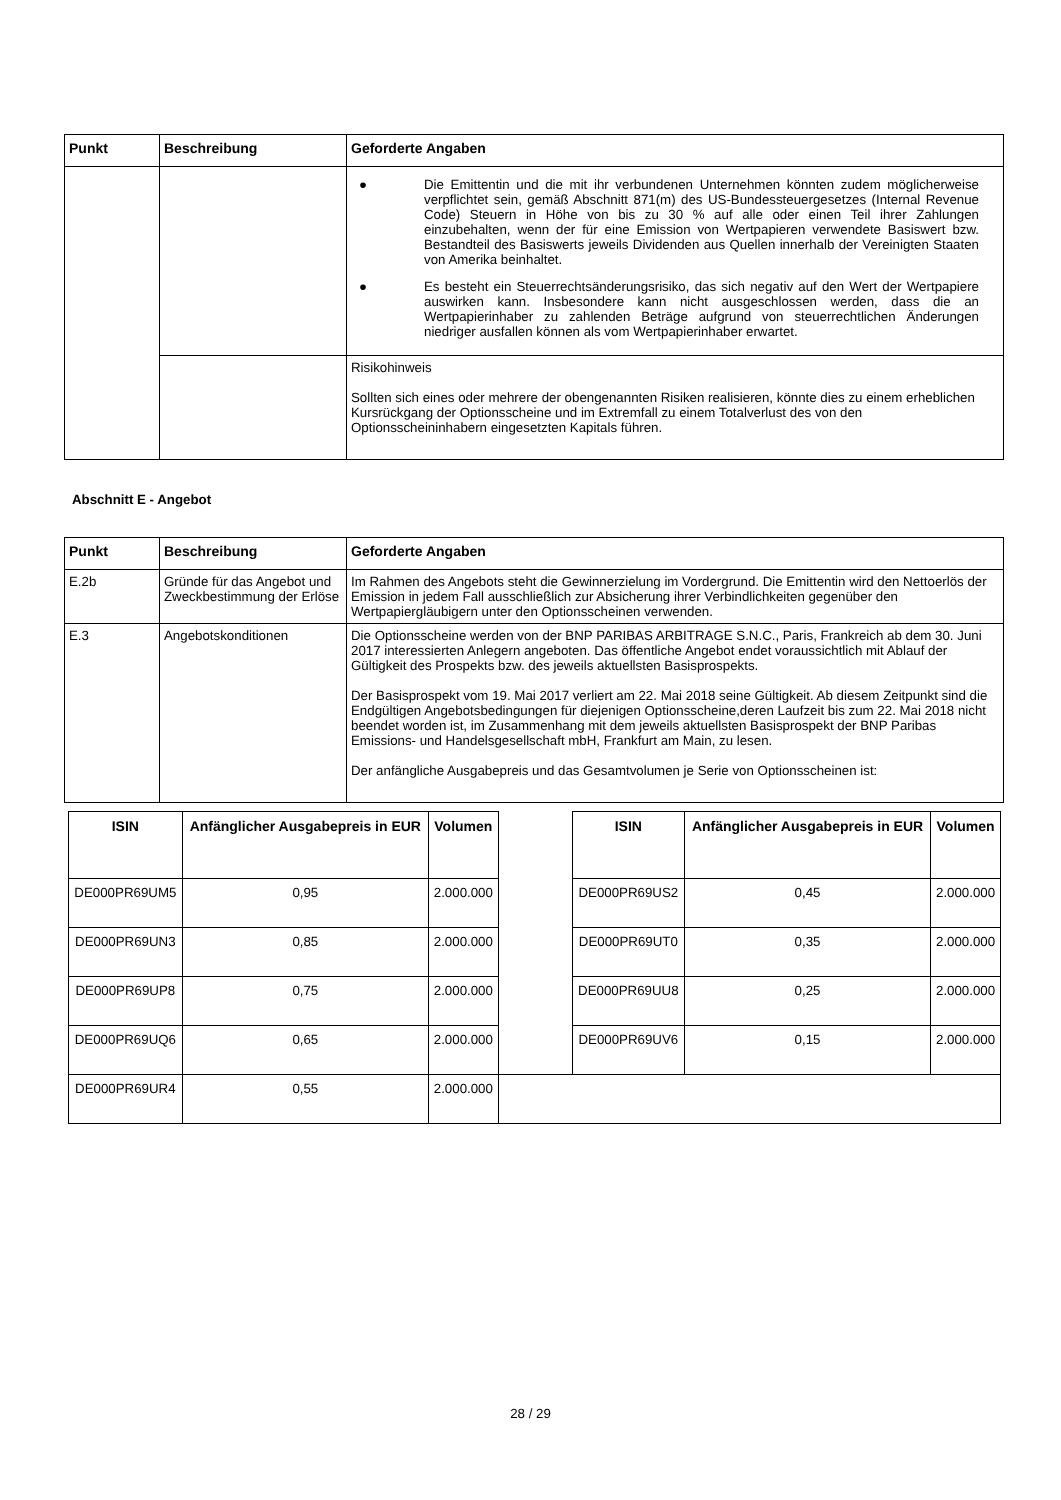| Punkt | Beschreibung | Geforderte Angaben |
| --- | --- | --- |
| | | ● Die Emittentin und die mit ihr verbundenen Unternehmen könnten zudem möglicherweise verpflichtet sein, gemäß Abschnitt 871(m) des US-Bundessteuergesetzes (Internal Revenue Code) Steuern in Höhe von bis zu 30 % auf alle oder einen Teil ihrer Zahlungen einzubehalten, wenn der für eine Emission von Wertpapieren verwendete Basiswert bzw. Bestandteil des Basiswerts jeweils Dividenden aus Quellen innerhalb der Vereinigten Staaten von Amerika beinhaltet. ● Es besteht ein Steuerrechtsänderungsrisiko, das sich negativ auf den Wert der Wertpapiere auswirken kann. Insbesondere kann nicht ausgeschlossen werden, dass die an Wertpapierinhaber zu zahlenden Beträge aufgrund von steuerrechtlichen Änderungen niedriger ausfallen können als vom Wertpapierinhaber erwartet. |
| | | Risikohinweis Sollten sich eines oder mehrere der obengenannten Risiken realisieren, könnte dies zu einem erheblichen Kursrückgang der Optionsscheine und im Extremfall zu einem Totalverlust des von den Optionsscheininhabern eingesetzten Kapitals führen. |
Abschnitt E - Angebot
| Punkt | Beschreibung | Geforderte Angaben |
| --- | --- | --- |
| E.2b | Gründe für das Angebot und Zweckbestimmung der Erlöse | Im Rahmen des Angebots steht die Gewinnerzielung im Vordergrund. Die Emittentin wird den Nettoerlös der Emission in jedem Fall ausschließlich zur Absicherung ihrer Verbindlichkeiten gegenüber den Wertpapiergläubigern unter den Optionsscheinen verwenden. |
| E.3 | Angebotskonditionen | Die Optionsscheine werden von der BNP PARIBAS ARBITRAGE S.N.C., Paris, Frankreich ab dem 30. Juni 2017 interessierten Anlegern angeboten. Das öffentliche Angebot endet voraussichtlich mit Ablauf der Gültigkeit des Prospekts bzw. des jeweils aktuellsten Basisprospekts. Der Basisprospekt vom 19. Mai 2017 verliert am 22. Mai 2018 seine Gültigkeit. Ab diesem Zeitpunkt sind die Endgültigen Angebotsbedingungen für diejenigen Optionsscheine,deren Laufzeit bis zum 22. Mai 2018 nicht beendet worden ist, im Zusammenhang mit dem jeweils aktuellsten Basisprospekt der BNP Paribas Emissions- und Handelsgesellschaft mbH, Frankfurt am Main, zu lesen. Der anfängliche Ausgabepreis und das Gesamtvolumen je Serie von Optionsscheinen ist: |
| ISIN | Anfänglicher Ausgabepreis in EUR | Volumen | | ISIN | Anfänglicher Ausgabepreis in EUR | Volumen |
| DE000PR69UM5 | 0,95 | 2.000.000 | | DE000PR69US2 | 0,45 | 2.000.000 |
| DE000PR69UN3 | 0,85 | 2.000.000 | | DE000PR69UT0 | 0,35 | 2.000.000 |
| DE000PR69UP8 | 0,75 | 2.000.000 | | DE000PR69UU8 | 0,25 | 2.000.000 |
| DE000PR69UQ6 | 0,65 | 2.000.000 | | DE000PR69UV6 | 0,15 | 2.000.000 |
| DE000PR69UR4 | 0,55 | 2.000.000 | | | | |
28 / 29